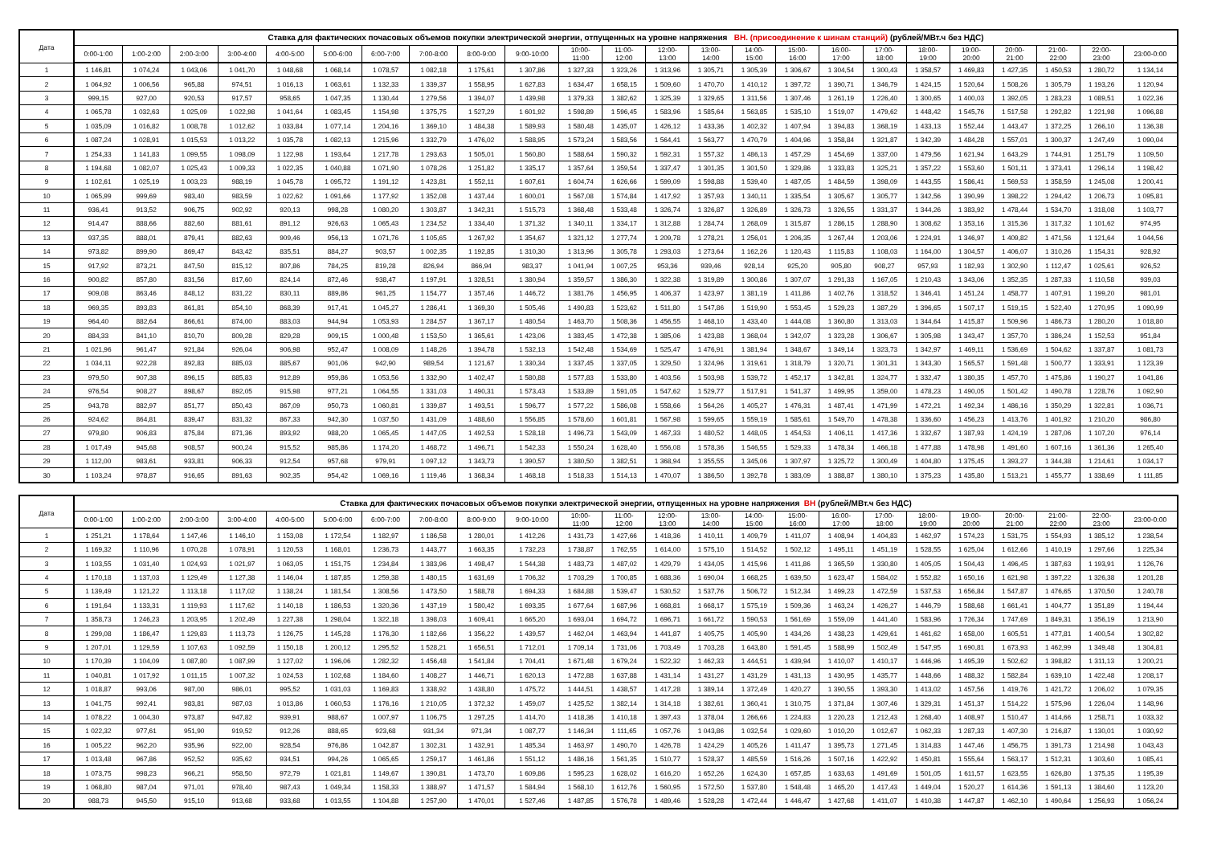| Дата | Ставка для фактических почасовых объемов покупки электрической энергии, отпущенных на уровне напряжения ВН. (присоединение к шинам станций) (рублей/МВт.ч без НДС) | | | | | | | | | | | | | | | | | | | | | | | |
| --- | --- | --- | --- | --- | --- | --- | --- | --- | --- | --- | --- | --- | --- | --- | --- | --- | --- | --- | --- | --- | --- | --- | --- | --- |
| | 0:00-1:00 | 1:00-2:00 | 2:00-3:00 | 3:00-4:00 | 4:00-5:00 | 5:00-6:00 | 6:00-7:00 | 7:00-8:00 | 8:00-9:00 | 9:00-10:00 | 10:00- 11:00 | 11:00- 12:00 | 12:00- 13:00 | 13:00- 14:00 | 14:00- 15:00 | 15:00- 16:00 | 16:00- 17:00 | 17:00- 18:00 | 18:00- 19:00 | 19:00- 20:00 | 20:00- 21:00 | 21:00- 22:00 | 22:00- 23:00 | 23:00-0:00 |
| 1 | 1 146,81 | 1 074,24 | 1 043,06 | 1 041,70 | 1 048,68 | 1 068,14 | 1 078,57 | 1 082,18 | 1 175,61 | 1 307,86 | 1 327,33 | 1 323,26 | 1 313,96 | 1 305,71 | 1 305,39 | 1 306,67 | 1 304,54 | 1 300,43 | 1 358,57 | 1 469,83 | 1 427,35 | 1 450,53 | 1 280,72 | 1 134,14 |
| 2 | 1 064,92 | 1 006,56 | 965,88 | 974,51 | 1 016,13 | 1 063,61 | 1 132,33 | 1 339,37 | 1 558,95 | 1 627,83 | 1 634,47 | 1 658,15 | 1 509,60 | 1 470,70 | 1 410,12 | 1 397,72 | 1 390,71 | 1 346,79 | 1 424,15 | 1 520,64 | 1 508,26 | 1 305,79 | 1 193,26 | 1 120,94 |
| 3 | 999,15 | 927,00 | 920,53 | 917,57 | 958,65 | 1 047,35 | 1 130,44 | 1 279,56 | 1 394,07 | 1 439,98 | 1 379,33 | 1 382,62 | 1 325,39 | 1 329,65 | 1 311,56 | 1 307,46 | 1 261,19 | 1 226,40 | 1 300,65 | 1 400,03 | 1 392,05 | 1 283,23 | 1 089,51 | 1 022,36 |
| 4 | 1 065,78 | 1 032,63 | 1 025,09 | 1 022,98 | 1 041,64 | 1 083,45 | 1 154,98 | 1 375,75 | 1 527,29 | 1 601,92 | 1 598,89 | 1 596,45 | 1 583,96 | 1 585,64 | 1 563,85 | 1 535,10 | 1 519,07 | 1 479,62 | 1 448,42 | 1 545,76 | 1 517,58 | 1 292,82 | 1 221,98 | 1 096,88 |
| 5 | 1 035,09 | 1 016,82 | 1 008,78 | 1 012,62 | 1 033,84 | 1 077,14 | 1 204,16 | 1 369,10 | 1 484,38 | 1 589,93 | 1 580,48 | 1 435,07 | 1 426,12 | 1 433,36 | 1 402,32 | 1 407,94 | 1 394,83 | 1 368,19 | 1 433,13 | 1 552,44 | 1 443,47 | 1 372,25 | 1 266,10 | 1 136,38 |
| 6 | 1 087,24 | 1 028,91 | 1 015,53 | 1 013,22 | 1 035,78 | 1 082,13 | 1 215,96 | 1 332,79 | 1 476,02 | 1 588,95 | 1 573,24 | 1 583,56 | 1 564,41 | 1 563,77 | 1 470,79 | 1 404,96 | 1 358,84 | 1 321,87 | 1 342,39 | 1 484,28 | 1 557,01 | 1 300,37 | 1 247,49 | 1 090,04 |
| 7 | 1 254,33 | 1 141,83 | 1 099,55 | 1 098,09 | 1 122,98 | 1 193,64 | 1 217,78 | 1 293,63 | 1 505,01 | 1 560,80 | 1 588,64 | 1 590,32 | 1 592,31 | 1 557,32 | 1 486,13 | 1 457,29 | 1 454,69 | 1 337,00 | 1 479,56 | 1 621,94 | 1 643,29 | 1 744,91 | 1 251,79 | 1 109,50 |
| 8 | 1 194,68 | 1 082,07 | 1 025,43 | 1 009,33 | 1 022,35 | 1 040,88 | 1 071,90 | 1 078,26 | 1 251,82 | 1 335,17 | 1 357,64 | 1 359,54 | 1 337,47 | 1 301,35 | 1 301,50 | 1 329,86 | 1 333,83 | 1 325,21 | 1 357,22 | 1 553,60 | 1 501,11 | 1 373,41 | 1 296,14 | 1 198,42 |
| 9 | 1 102,61 | 1 025,19 | 1 003,23 | 988,19 | 1 045,78 | 1 095,72 | 1 191,12 | 1 423,81 | 1 552,11 | 1 607,61 | 1 604,74 | 1 626,66 | 1 599,09 | 1 598,88 | 1 539,40 | 1 487,05 | 1 484,59 | 1 398,09 | 1 443,55 | 1 586,41 | 1 569,53 | 1 358,59 | 1 245,08 | 1 200,41 |
| 10 | 1 065,99 | 999,69 | 983,40 | 983,59 | 1 022,62 | 1 091,66 | 1 177,92 | 1 352,08 | 1 437,44 | 1 600,01 | 1 567,08 | 1 574,84 | 1 417,92 | 1 357,93 | 1 340,11 | 1 335,54 | 1 305,67 | 1 305,77 | 1 342,56 | 1 390,99 | 1 398,22 | 1 294,42 | 1 206,73 | 1 095,81 |
| 11 | 936,41 | 913,52 | 906,75 | 902,92 | 920,13 | 998,28 | 1 080,20 | 1 303,87 | 1 342,31 | 1 515,73 | 1 368,48 | 1 533,48 | 1 326,74 | 1 326,87 | 1 326,89 | 1 326,73 | 1 326,55 | 1 331,37 | 1 344,26 | 1 383,92 | 1 478,44 | 1 534,70 | 1 318,08 | 1 103,77 |
| 12 | 914,47 | 888,66 | 882,60 | 881,61 | 891,12 | 926,63 | 1 065,43 | 1 234,52 | 1 334,40 | 1 371,32 | 1 340,11 | 1 334,17 | 1 312,88 | 1 284,74 | 1 268,09 | 1 315,87 | 1 286,15 | 1 288,90 | 1 308,62 | 1 353,16 | 1 315,36 | 1 317,32 | 1 101,62 | 974,95 |
| 13 | 937,35 | 888,01 | 879,41 | 882,63 | 909,46 | 956,13 | 1 071,76 | 1 105,65 | 1 267,92 | 1 354,67 | 1 321,12 | 1 277,74 | 1 209,78 | 1 278,21 | 1 256,01 | 1 206,35 | 1 267,44 | 1 203,06 | 1 224,91 | 1 346,97 | 1 409,82 | 1 471,56 | 1 121,64 | 1 044,56 |
| 14 | 973,82 | 899,90 | 869,47 | 843,42 | 835,51 | 884,27 | 903,57 | 1 002,35 | 1 192,85 | 1 310,30 | 1 313,96 | 1 305,78 | 1 293,03 | 1 273,64 | 1 162,26 | 1 120,43 | 1 115,83 | 1 108,03 | 1 164,00 | 1 304,57 | 1 406,07 | 1 310,26 | 1 154,31 | 928,92 |
| 15 | 917,92 | 873,21 | 847,50 | 815,12 | 807,86 | 784,25 | 819,28 | 826,94 | 866,94 | 983,37 | 1 041,94 | 1 007,25 | 953,36 | 939,46 | 928,14 | 925,20 | 905,80 | 908,27 | 957,93 | 1 182,93 | 1 302,90 | 1 112,47 | 1 025,61 | 926,52 |
| 16 | 900,82 | 857,80 | 831,56 | 817,60 | 824,14 | 872,46 | 938,47 | 1 197,91 | 1 328,51 | 1 380,94 | 1 359,57 | 1 386,30 | 1 322,38 | 1 319,89 | 1 300,86 | 1 307,07 | 1 291,33 | 1 167,05 | 1 210,43 | 1 343,06 | 1 352,35 | 1 287,33 | 1 110,58 | 939,03 |
| 17 | 909,08 | 863,46 | 848,12 | 831,22 | 830,11 | 889,86 | 961,25 | 1 154,77 | 1 357,46 | 1 446,72 | 1 381,76 | 1 456,95 | 1 406,37 | 1 423,97 | 1 381,19 | 1 411,86 | 1 402,76 | 1 318,52 | 1 346,41 | 1 451,24 | 1 458,77 | 1 407,91 | 1 199,20 | 981,01 |
| 18 | 969,35 | 893,83 | 861,81 | 854,10 | 868,39 | 917,41 | 1 045,27 | 1 286,41 | 1 369,30 | 1 505,46 | 1 490,83 | 1 523,62 | 1 511,80 | 1 547,86 | 1 519,90 | 1 553,45 | 1 529,23 | 1 387,29 | 1 396,65 | 1 507,17 | 1 519,15 | 1 522,40 | 1 270,95 | 1 090,99 |
| 19 | 964,40 | 882,64 | 866,61 | 874,00 | 883,03 | 944,94 | 1 053,93 | 1 284,57 | 1 367,17 | 1 480,54 | 1 463,70 | 1 508,36 | 1 456,55 | 1 468,10 | 1 433,40 | 1 444,08 | 1 360,80 | 1 313,03 | 1 344,64 | 1 415,87 | 1 509,96 | 1 486,73 | 1 280,20 | 1 018,80 |
| 20 | 884,33 | 841,10 | 810,70 | 809,28 | 829,28 | 909,15 | 1 000,48 | 1 153,50 | 1 365,61 | 1 423,06 | 1 383,45 | 1 472,38 | 1 385,06 | 1 423,88 | 1 368,04 | 1 342,07 | 1 323,28 | 1 306,67 | 1 305,98 | 1 343,47 | 1 357,70 | 1 386,24 | 1 152,53 | 951,84 |
| 21 | 1 021,96 | 961,47 | 921,84 | 926,04 | 906,98 | 952,47 | 1 008,09 | 1 148,26 | 1 394,78 | 1 532,13 | 1 542,48 | 1 534,69 | 1 525,47 | 1 476,91 | 1 381,94 | 1 348,67 | 1 349,14 | 1 323,73 | 1 342,97 | 1 469,11 | 1 536,69 | 1 504,62 | 1 337,87 | 1 081,73 |
| 22 | 1 034,11 | 922,28 | 892,83 | 885,03 | 885,67 | 901,06 | 942,90 | 989,54 | 1 121,67 | 1 330,34 | 1 337,45 | 1 337,05 | 1 329,50 | 1 324,96 | 1 319,61 | 1 318,79 | 1 320,71 | 1 301,31 | 1 343,30 | 1 565,57 | 1 591,48 | 1 500,77 | 1 333,91 | 1 123,39 |
| 23 | 979,50 | 907,38 | 896,15 | 885,83 | 912,89 | 959,86 | 1 053,56 | 1 332,90 | 1 402,47 | 1 580,88 | 1 577,83 | 1 533,80 | 1 403,56 | 1 503,98 | 1 539,72 | 1 452,17 | 1 342,81 | 1 324,77 | 1 332,47 | 1 380,35 | 1 457,70 | 1 475,86 | 1 190,27 | 1 041,86 |
| 24 | 976,54 | 908,27 | 898,67 | 892,05 | 915,98 | 977,21 | 1 064,55 | 1 331,03 | 1 490,31 | 1 573,43 | 1 533,89 | 1 591,05 | 1 547,62 | 1 529,77 | 1 517,91 | 1 541,37 | 1 499,95 | 1 359,00 | 1 478,23 | 1 490,05 | 1 501,42 | 1 490,78 | 1 228,76 | 1 092,90 |
| 25 | 943,78 | 882,97 | 851,77 | 850,43 | 867,09 | 950,73 | 1 060,81 | 1 339,87 | 1 493,51 | 1 596,77 | 1 577,22 | 1 586,08 | 1 558,66 | 1 564,26 | 1 405,27 | 1 476,31 | 1 487,41 | 1 471,99 | 1 472,21 | 1 492,34 | 1 486,16 | 1 350,29 | 1 322,81 | 1 036,71 |
| 26 | 924,62 | 864,81 | 839,47 | 831,32 | 867,33 | 942,30 | 1 037,50 | 1 431,09 | 1 488,60 | 1 556,85 | 1 578,60 | 1 601,81 | 1 567,98 | 1 599,65 | 1 559,19 | 1 585,61 | 1 549,70 | 1 478,38 | 1 336,60 | 1 456,23 | 1 413,76 | 1 401,92 | 1 210,20 | 986,80 |
| 27 | 979,80 | 906,83 | 875,84 | 871,36 | 893,92 | 988,20 | 1 065,45 | 1 447,05 | 1 492,53 | 1 528,18 | 1 496,73 | 1 543,09 | 1 467,33 | 1 480,52 | 1 448,05 | 1 454,53 | 1 406,11 | 1 417,36 | 1 332,67 | 1 387,93 | 1 424,19 | 1 287,06 | 1 107,20 | 976,14 |
| 28 | 1 017,49 | 945,68 | 908,57 | 900,24 | 915,52 | 985,86 | 1 174,20 | 1 468,72 | 1 496,71 | 1 542,33 | 1 550,24 | 1 628,40 | 1 556,08 | 1 578,36 | 1 546,55 | 1 529,33 | 1 478,34 | 1 466,18 | 1 477,88 | 1 478,98 | 1 491,60 | 1 607,16 | 1 361,36 | 1 265,40 |
| 29 | 1 112,00 | 983,61 | 933,81 | 906,33 | 912,54 | 957,68 | 979,91 | 1 097,12 | 1 343,73 | 1 390,57 | 1 380,50 | 1 382,51 | 1 368,94 | 1 355,55 | 1 345,06 | 1 307,97 | 1 325,72 | 1 300,49 | 1 404,80 | 1 375,45 | 1 393,27 | 1 344,38 | 1 214,61 | 1 034,17 |
| 30 | 1 103,24 | 978,87 | 916,65 | 891,63 | 902,35 | 954,42 | 1 069,16 | 1 119,46 | 1 368,34 | 1 468,18 | 1 518,33 | 1 514,13 | 1 470,07 | 1 386,50 | 1 392,78 | 1 383,09 | 1 388,87 | 1 380,10 | 1 375,23 | 1 435,80 | 1 513,21 | 1 455,77 | 1 338,69 | 1 111,85 |
| Дата | Ставка для фактических почасовых объемов покупки электрической энергии, отпущенных на уровне напряжения ВН (рублей/МВт.ч без НДС) | | | | | | | | | | | | | | | | | | | | | | | |
| --- | --- | --- | --- | --- | --- | --- | --- | --- | --- | --- | --- | --- | --- | --- | --- | --- | --- | --- | --- | --- | --- | --- | --- | --- |
| | 0:00-1:00 | 1:00-2:00 | 2:00-3:00 | 3:00-4:00 | 4:00-5:00 | 5:00-6:00 | 6:00-7:00 | 7:00-8:00 | 8:00-9:00 | 9:00-10:00 | 10:00- 11:00 | 11:00- 12:00 | 12:00- 13:00 | 13:00- 14:00 | 14:00- 15:00 | 15:00- 16:00 | 16:00- 17:00 | 17:00- 18:00 | 18:00- 19:00 | 19:00- 20:00 | 20:00- 21:00 | 21:00- 22:00 | 22:00- 23:00 | 23:00-0:00 |
| 1 | 1 251,21 | 1 178,64 | 1 147,46 | 1 146,10 | 1 153,08 | 1 172,54 | 1 182,97 | 1 186,58 | 1 280,01 | 1 412,26 | 1 431,73 | 1 427,66 | 1 418,36 | 1 410,11 | 1 409,79 | 1 411,07 | 1 408,94 | 1 404,83 | 1 462,97 | 1 574,23 | 1 531,75 | 1 554,93 | 1 385,12 | 1 238,54 |
| 2 | 1 169,32 | 1 110,96 | 1 070,28 | 1 078,91 | 1 120,53 | 1 168,01 | 1 236,73 | 1 443,77 | 1 663,35 | 1 732,23 | 1 738,87 | 1 762,55 | 1 614,00 | 1 575,10 | 1 514,52 | 1 502,12 | 1 495,11 | 1 451,19 | 1 528,55 | 1 625,04 | 1 612,66 | 1 410,19 | 1 297,66 | 1 225,34 |
| 3 | 1 103,55 | 1 031,40 | 1 024,93 | 1 021,97 | 1 063,05 | 1 151,75 | 1 234,84 | 1 383,96 | 1 498,47 | 1 544,38 | 1 483,73 | 1 487,02 | 1 429,79 | 1 434,05 | 1 415,96 | 1 411,86 | 1 365,59 | 1 330,80 | 1 405,05 | 1 504,43 | 1 496,45 | 1 387,63 | 1 193,91 | 1 126,76 |
| 4 | 1 170,18 | 1 137,03 | 1 129,49 | 1 127,38 | 1 146,04 | 1 187,85 | 1 259,38 | 1 480,15 | 1 631,69 | 1 706,32 | 1 703,29 | 1 700,85 | 1 688,36 | 1 690,04 | 1 668,25 | 1 639,50 | 1 623,47 | 1 584,02 | 1 552,82 | 1 650,16 | 1 621,98 | 1 397,22 | 1 326,38 | 1 201,28 |
| 5 | 1 139,49 | 1 121,22 | 1 113,18 | 1 117,02 | 1 138,24 | 1 181,54 | 1 308,56 | 1 473,50 | 1 588,78 | 1 694,33 | 1 684,88 | 1 539,47 | 1 530,52 | 1 537,76 | 1 506,72 | 1 512,34 | 1 499,23 | 1 472,59 | 1 537,53 | 1 656,84 | 1 547,87 | 1 476,65 | 1 370,50 | 1 240,78 |
| 6 | 1 191,64 | 1 133,31 | 1 119,93 | 1 117,62 | 1 140,18 | 1 186,53 | 1 320,36 | 1 437,19 | 1 580,42 | 1 693,35 | 1 677,64 | 1 687,96 | 1 668,81 | 1 668,17 | 1 575,19 | 1 509,36 | 1 463,24 | 1 426,27 | 1 446,79 | 1 588,68 | 1 661,41 | 1 404,77 | 1 351,89 | 1 194,44 |
| 7 | 1 358,73 | 1 246,23 | 1 203,95 | 1 202,49 | 1 227,38 | 1 298,04 | 1 322,18 | 1 398,03 | 1 609,41 | 1 665,20 | 1 693,04 | 1 694,72 | 1 696,71 | 1 661,72 | 1 590,53 | 1 561,69 | 1 559,09 | 1 441,40 | 1 583,96 | 1 726,34 | 1 747,69 | 1 849,31 | 1 356,19 | 1 213,90 |
| 8 | 1 299,08 | 1 186,47 | 1 129,83 | 1 113,73 | 1 126,75 | 1 145,28 | 1 176,30 | 1 182,66 | 1 356,22 | 1 439,57 | 1 462,04 | 1 463,94 | 1 441,87 | 1 405,75 | 1 405,90 | 1 434,26 | 1 438,23 | 1 429,61 | 1 461,62 | 1 658,00 | 1 605,51 | 1 477,81 | 1 400,54 | 1 302,82 |
| 9 | 1 207,01 | 1 129,59 | 1 107,63 | 1 092,59 | 1 150,18 | 1 200,12 | 1 295,52 | 1 528,21 | 1 656,51 | 1 712,01 | 1 709,14 | 1 731,06 | 1 703,49 | 1 703,28 | 1 643,80 | 1 591,45 | 1 588,99 | 1 502,49 | 1 547,95 | 1 690,81 | 1 673,93 | 1 462,99 | 1 349,48 | 1 304,81 |
| 10 | 1 170,39 | 1 104,09 | 1 087,80 | 1 087,99 | 1 127,02 | 1 196,06 | 1 282,32 | 1 456,48 | 1 541,84 | 1 704,41 | 1 671,48 | 1 679,24 | 1 522,32 | 1 462,33 | 1 444,51 | 1 439,94 | 1 410,07 | 1 410,17 | 1 446,96 | 1 495,39 | 1 502,62 | 1 398,82 | 1 311,13 | 1 200,21 |
| 11 | 1 040,81 | 1 017,92 | 1 011,15 | 1 007,32 | 1 024,53 | 1 102,68 | 1 184,60 | 1 408,27 | 1 446,71 | 1 620,13 | 1 472,88 | 1 637,88 | 1 431,14 | 1 431,27 | 1 431,29 | 1 431,13 | 1 430,95 | 1 435,77 | 1 448,66 | 1 488,32 | 1 582,84 | 1 639,10 | 1 422,48 | 1 208,17 |
| 12 | 1 018,87 | 993,06 | 987,00 | 986,01 | 995,52 | 1 031,03 | 1 169,83 | 1 338,92 | 1 438,80 | 1 475,72 | 1 444,51 | 1 438,57 | 1 417,28 | 1 389,14 | 1 372,49 | 1 420,27 | 1 390,55 | 1 393,30 | 1 413,02 | 1 457,56 | 1 419,76 | 1 421,72 | 1 206,02 | 1 079,35 |
| 13 | 1 041,75 | 992,41 | 983,81 | 987,03 | 1 013,86 | 1 060,53 | 1 176,16 | 1 210,05 | 1 372,32 | 1 459,07 | 1 425,52 | 1 382,14 | 1 314,18 | 1 382,61 | 1 360,41 | 1 310,75 | 1 371,84 | 1 307,46 | 1 329,31 | 1 451,37 | 1 514,22 | 1 575,96 | 1 226,04 | 1 148,96 |
| 14 | 1 078,22 | 1 004,30 | 973,87 | 947,82 | 939,91 | 988,67 | 1 007,97 | 1 106,75 | 1 297,25 | 1 414,70 | 1 418,36 | 1 410,18 | 1 397,43 | 1 378,04 | 1 266,66 | 1 224,83 | 1 220,23 | 1 212,43 | 1 268,40 | 1 408,97 | 1 510,47 | 1 414,66 | 1 258,71 | 1 033,32 |
| 15 | 1 022,32 | 977,61 | 951,90 | 919,52 | 912,26 | 888,65 | 923,68 | 931,34 | 971,34 | 1 087,77 | 1 146,34 | 1 111,65 | 1 057,76 | 1 043,86 | 1 032,54 | 1 029,60 | 1 010,20 | 1 012,67 | 1 062,33 | 1 287,33 | 1 407,30 | 1 216,87 | 1 130,01 | 1 030,92 |
| 16 | 1 005,22 | 962,20 | 935,96 | 922,00 | 928,54 | 976,86 | 1 042,87 | 1 302,31 | 1 432,91 | 1 485,34 | 1 463,97 | 1 490,70 | 1 426,78 | 1 424,29 | 1 405,26 | 1 411,47 | 1 395,73 | 1 271,45 | 1 314,83 | 1 447,46 | 1 456,75 | 1 391,73 | 1 214,98 | 1 043,43 |
| 17 | 1 013,48 | 967,86 | 952,52 | 935,62 | 934,51 | 994,26 | 1 065,65 | 1 259,17 | 1 461,86 | 1 551,12 | 1 486,16 | 1 561,35 | 1 510,77 | 1 528,37 | 1 485,59 | 1 516,26 | 1 507,16 | 1 422,92 | 1 450,81 | 1 555,64 | 1 563,17 | 1 512,31 | 1 303,60 | 1 085,41 |
| 18 | 1 073,75 | 998,23 | 966,21 | 958,50 | 972,79 | 1 021,81 | 1 149,67 | 1 390,81 | 1 473,70 | 1 609,86 | 1 595,23 | 1 628,02 | 1 616,20 | 1 652,26 | 1 624,30 | 1 657,85 | 1 633,63 | 1 491,69 | 1 501,05 | 1 611,57 | 1 623,55 | 1 626,80 | 1 375,35 | 1 195,39 |
| 19 | 1 068,80 | 987,04 | 971,01 | 978,40 | 987,43 | 1 049,34 | 1 158,33 | 1 388,97 | 1 471,57 | 1 584,94 | 1 568,10 | 1 612,76 | 1 560,95 | 1 572,50 | 1 537,80 | 1 548,48 | 1 465,20 | 1 417,43 | 1 449,04 | 1 520,27 | 1 614,36 | 1 591,13 | 1 384,60 | 1 123,20 |
| 20 | 988,73 | 945,50 | 915,10 | 913,68 | 933,68 | 1 013,55 | 1 104,88 | 1 257,90 | 1 470,01 | 1 527,46 | 1 487,85 | 1 576,78 | 1 489,46 | 1 528,28 | 1 472,44 | 1 446,47 | 1 427,68 | 1 411,07 | 1 410,38 | 1 447,87 | 1 462,10 | 1 490,64 | 1 256,93 | 1 056,24 |